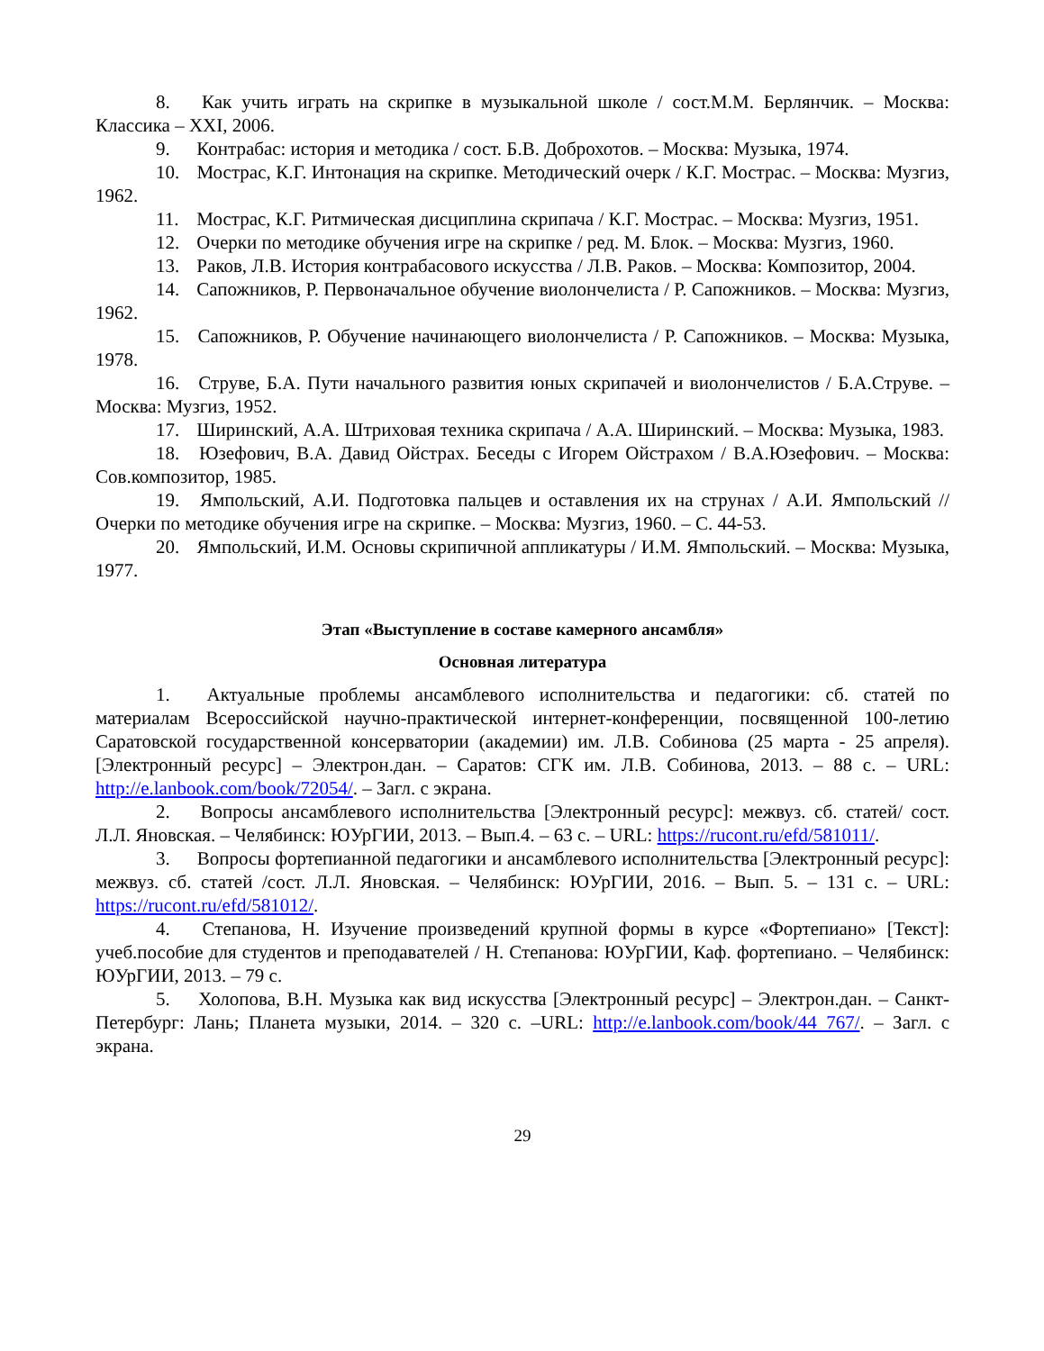8. Как учить играть на скрипке в музыкальной школе / сост.М.М. Берлянчик. – Москва: Классика – XXI, 2006.
9. Контрабас: история и методика / сост. Б.В. Доброхотов. – Москва: Музыка, 1974.
10. Мострас, К.Г. Интонация на скрипке. Методический очерк / К.Г. Мострас. – Москва: Музгиз, 1962.
11. Мострас, К.Г. Ритмическая дисциплина скрипача / К.Г. Мострас. – Москва: Музгиз, 1951.
12. Очерки по методике обучения игре на скрипке / ред. М. Блок. – Москва: Музгиз, 1960.
13. Раков, Л.В. История контрабасового искусства / Л.В. Раков. – Москва: Композитор, 2004.
14. Сапожников, Р. Первоначальное обучение виолончелиста / Р. Сапожников. – Москва: Музгиз, 1962.
15. Сапожников, Р. Обучение начинающего виолончелиста / Р. Сапожников. – Москва: Музыка, 1978.
16. Струве, Б.А. Пути начального развития юных скрипачей и виолончелистов / Б.А.Струве. – Москва: Музгиз, 1952.
17. Ширинский, А.А. Штриховая техника скрипача / А.А. Ширинский. – Москва: Музыка, 1983.
18. Юзефович, В.А. Давид Ойстрах. Беседы с Игорем Ойстрахом / В.А.Юзефович. – Москва: Сов.композитор, 1985.
19. Ямпольский, А.И. Подготовка пальцев и оставления их на струнах / А.И. Ямпольский // Очерки по методике обучения игре на скрипке. – Москва: Музгиз, 1960. – С. 44-53.
20. Ямпольский, И.М. Основы скрипичной аппликатуры / И.М. Ямпольский. – Москва: Музыка, 1977.
Этап «Выступление в составе камерного ансамбля»
Основная литература
1. Актуальные проблемы ансамблевого исполнительства и педагогики: сб. статей по материалам Всероссийской научно-практической интернет-конференции, посвященной 100-летию Саратовской государственной консерватории (академии) им. Л.В. Собинова (25 марта - 25 апреля). [Электронный ресурс] – Электрон.дан. – Саратов: СГК им. Л.В. Собинова, 2013. – 88 с. – URL: http://e.lanbook.com/book/72054/. – Загл. с экрана.
2. Вопросы ансамблевого исполнительства [Электронный ресурс]: межвуз. сб. статей/ сост. Л.Л. Яновская. – Челябинск: ЮУрГИИ, 2013. – Вып.4. – 63 с. – URL: https://rucont.ru/efd/581011/.
3. Вопросы фортепианной педагогики и ансамблевого исполнительства [Электронный ресурс]: межвуз. сб. статей /сост. Л.Л. Яновская. – Челябинск: ЮУрГИИ, 2016. – Вып. 5. – 131 с. – URL: https://rucont.ru/efd/581012/.
4. Степанова, Н. Изучение произведений крупной формы в курсе «Фортепиано» [Текст]: учеб.пособие для студентов и преподавателей / Н. Степанова: ЮУрГИИ, Каф. фортепиано. – Челябинск: ЮУрГИИ, 2013. – 79 с.
5. Холопова, В.Н. Музыка как вид искусства [Электронный ресурс] – Электрон.дан. – Санкт-Петербург: Лань; Планета музыки, 2014. – 320 с. –URL: http://e.lanbook.com/book/44 767/. – Загл. с экрана.
29